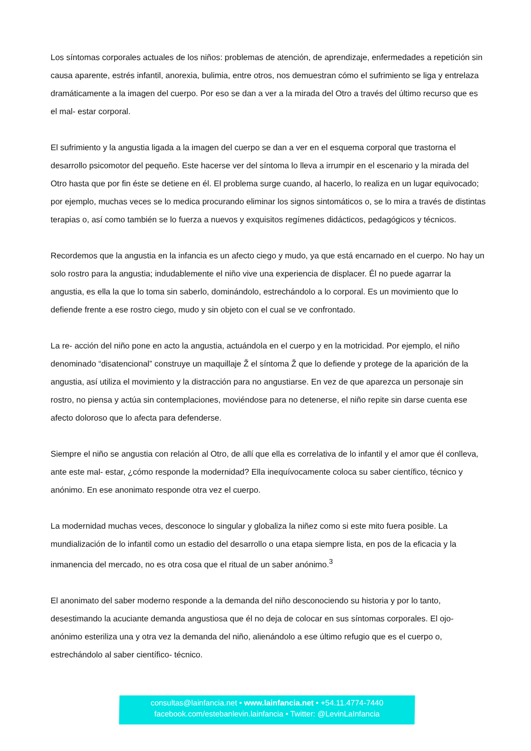Los síntomas corporales actuales de los niños: problemas de atención, de aprendizaje, enfermedades a repetición sin causa aparente, estrés infantil, anorexia, bulimia, entre otros, nos demuestran cómo el sufrimiento se liga y entrelaza dramáticamente a la imagen del cuerpo. Por eso se dan a ver a la mirada del Otro a través del último recurso que es el mal- estar corporal.
El sufrimiento y la angustia ligada a la imagen del cuerpo se dan a ver en el esquema corporal que trastorna el desarrollo psicomotor del pequeño. Este hacerse ver del síntoma lo lleva a irrumpir en el escenario y la mirada del Otro hasta que por fin éste se detiene en él. El problema surge cuando, al hacerlo, lo realiza en un lugar equivocado; por ejemplo, muchas veces se lo medica procurando eliminar los signos sintomáticos o, se lo mira a través de distintas terapias o, así como también se lo fuerza a nuevos y exquisitos regímenes didácticos, pedagógicos y técnicos.
Recordemos que la angustia en la infancia es un afecto ciego y mudo, ya que está encarnado en el cuerpo. No hay un solo rostro para la angustia; indudablemente el niño vive una experiencia de displacer. Él no puede agarrar la angustia, es ella la que lo toma sin saberlo, dominándolo, estrechándolo a lo corporal. Es un movimiento que lo defiende frente a ese rostro ciego, mudo y sin objeto con el cual se ve confrontado.
La re- acción del niño pone en acto la angustia, actuándola en el cuerpo y en la motricidad. Por ejemplo, el niño denominado “disatencional” construye un maquillaje Ž el síntoma Ž que lo defiende y protege de la aparición de la angustia, así utiliza el movimiento y la distracción para no angustiarse. En vez de que aparezca un personaje sin rostro, no piensa y actúa sin contemplaciones, moviéndose para no detenerse, el niño repite sin darse cuenta ese afecto doloroso que lo afecta para defenderse.
Siempre el niño se angustia con relación al Otro, de allí que ella es correlativa de lo infantil y el amor que él conlleva, ante este mal- estar, ¿cómo responde la modernidad? Ella inequívocamente coloca su saber científico, técnico y anónimo. En ese anonimato responde otra vez el cuerpo.
La modernidad muchas veces, desconoce lo singular y globaliza la niñez como si este mito fuera posible. La mundialización de lo infantil como un estadio del desarrollo o una etapa siempre lista, en pos de la eficacia y la inmanencia del mercado, no es otra cosa que el ritual de un saber anónimo.<sup>3</sup>
El anonimato del saber moderno responde a la demanda del niño desconociendo su historia y por lo tanto, desestimando la acuciante demanda angustiosa que él no deja de colocar en sus síntomas corporales. El ojo- anónimo esteriliza una y otra vez la demanda del niño, alienándolo a ese último refugio que es el cuerpo o, estrechándolo al saber científico- técnico.
consultas@lainfancia.net • www.lainfancia.net • +54.11.4774-7440
facebook.com/estebanlevin.lainfancia • Twitter: @LevinLaInfancia